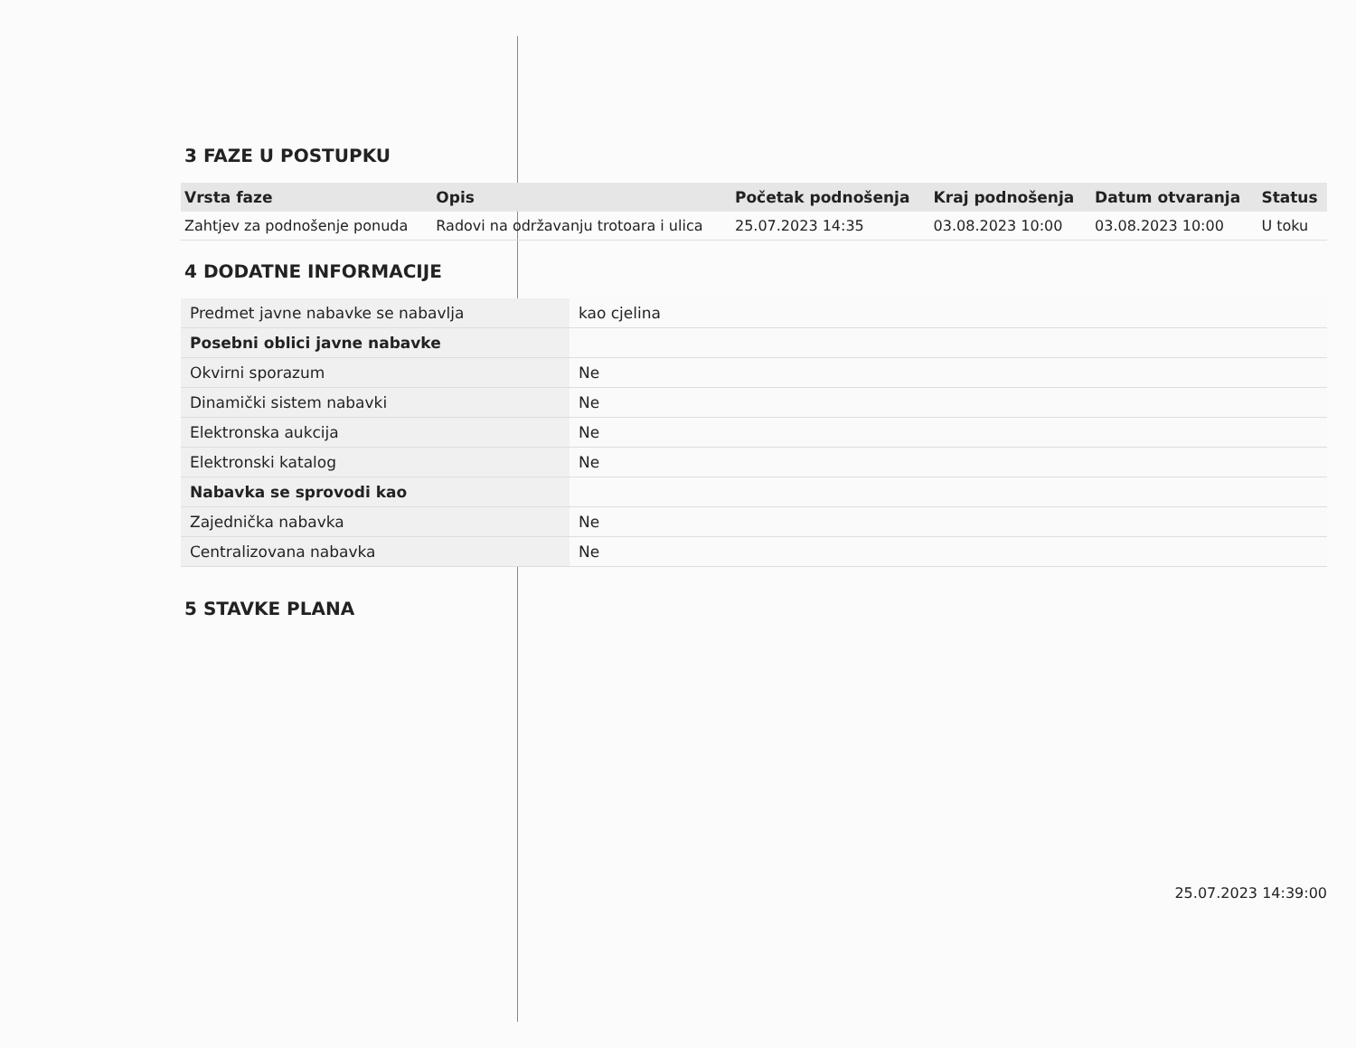3 FAZE U POSTUPKU
| Vrsta faze | Opis | Početak podnošenja | Kraj podnošenja | Datum otvaranja | Status |
| --- | --- | --- | --- | --- | --- |
| Zahtjev za podnošenje ponuda | Radovi na održavanju trotoara i ulica | 25.07.2023 14:35 | 03.08.2023 10:00 | 03.08.2023 10:00 | U toku |
4 DODATNE INFORMACIJE
| Predmet javne nabavke se nabavlja | kao cjelina |
| Posebni oblici javne nabavke | |
| Okvirni sporazum | Ne |
| Dinamički sistem nabavki | Ne |
| Elektronska aukcija | Ne |
| Elektronski katalog | Ne |
| Nabavka se sprovodi kao | |
| Zajednička nabavka | Ne |
| Centralizovana nabavka | Ne |
5 STAVKE PLANA
25.07.2023 14:39:00